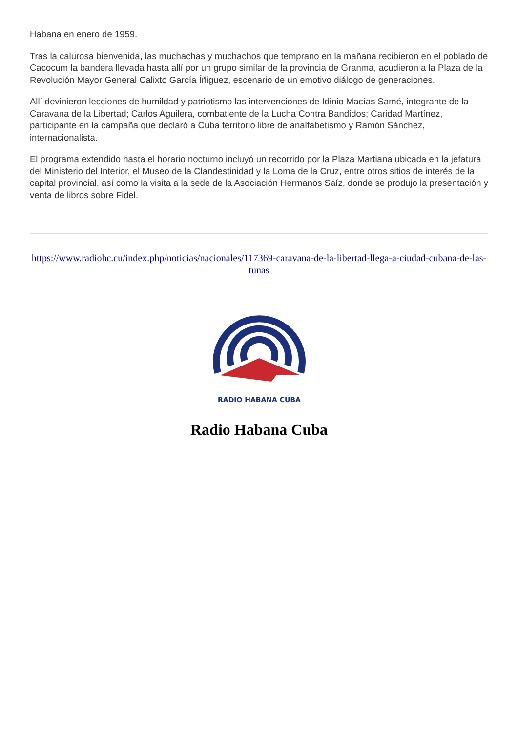Habana en enero de 1959.
Tras la calurosa bienvenida, las muchachas y muchachos que temprano en la mañana recibieron en el poblado de Cacocum la bandera llevada hasta allí por un grupo similar de la provincia de Granma, acudieron a la Plaza de la Revolución Mayor General Calixto García Íñiguez, escenario de un emotivo diálogo de generaciones.
Allí devinieron lecciones de humildad y patriotismo las intervenciones de Idinio Macías Samé, integrante de la Caravana de la Libertad; Carlos Aguilera, combatiente de la Lucha Contra Bandidos; Caridad Martínez, participante en la campaña que declaró a Cuba territorio libre de analfabetismo y Ramón Sánchez, internacionalista.
El programa extendido hasta el horario nocturno incluyó un recorrido por la Plaza Martiana ubicada en la jefatura del Ministerio del Interior, el Museo de la Clandestinidad y la Loma de la Cruz, entre otros sitios de interés de la capital provincial, así como la visita a la sede de la Asociación Hermanos Saíz, donde se produjo la presentación y venta de libros sobre Fidel.
https://www.radiohc.cu/index.php/noticias/nacionales/117369-caravana-de-la-libertad-llega-a-ciudad-cubana-de-las-tunas
RADIO HABANA CUBA
Radio Habana Cuba